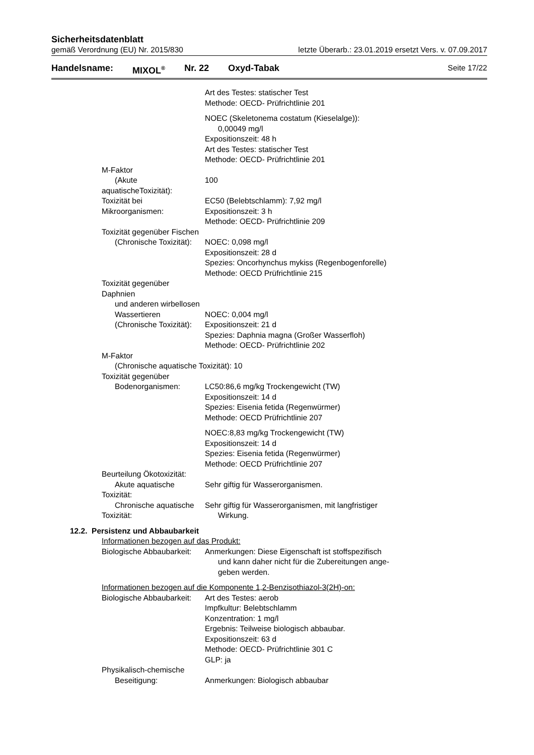Sicherheitsdatenblatt
gemäß Verordnung (EU) Nr. 2015/830 letzte Überarb.: 23.01.2019 ersetzt Vers. v. 07.09.2017
Handelsname: MIXOL<sup>®</sup> Nr. 22 Oxyd-Tabak Seite 17/22
Art des Testes: statischer Test
Methode: OECD- Prüfrichtlinie 201
NOEC (Skeletonema costatum (Kieselalge)):
0,00049 mg/l
Expositionszeit: 48 h
Art des Testes: statischer Test
Methode: OECD- Prüfrichtlinie 201
M-Faktor
(Akute aquatischeToxizität):
100
Toxizität bei Mikroorganismen: EC50 (Belebtschlamm): 7,92 mg/l
Expositionszeit: 3 h
Methode: OECD- Prüfrichtlinie 209
Toxizität gegenüber Fischen
(Chronische Toxizität):
NOEC: 0,098 mg/l
Expositionszeit: 28 d
Spezies: Oncorhynchus mykiss (Regenbogenforelle)
Methode: OECD Prüfrichtlinie 215
Toxizität gegenüber Daphnien
und anderen wirbellosen
Wassertieren
(Chronische Toxizität):
NOEC: 0,004 mg/l
Expositionszeit: 21 d
Spezies: Daphnia magna (Großer Wasserfloh)
Methode: OECD- Prüfrichtlinie 202
M-Faktor
(Chronische aquatische Toxizität):
10
Toxizität gegenüber
Bodenorganismen:
LC50:86,6 mg/kg Trockengewicht (TW)
Expositionszeit: 14 d
Spezies: Eisenia fetida (Regenwürmer)
Methode: OECD Prüfrichtlinie 207
NOEC:8,83 mg/kg Trockengewicht (TW)
Expositionszeit: 14 d
Spezies: Eisenia fetida (Regenwürmer)
Methode: OECD Prüfrichtlinie 207
Beurteilung Ökotoxizität:
Akute aquatische Toxizität: Sehr giftig für Wasserorganismen.
Chronische aquatische Toxizität: Sehr giftig für Wasserorganismen, mit langfristiger
Wirkung.
12.2. Persistenz und Abbaubarkeit
Informationen bezogen auf das Produkt:
Biologische Abbaubarkeit: Anmerkungen: Diese Eigenschaft ist stoffspezifisch
und kann daher nicht für die Zubereitungen ange-
geben werden.
Informationen bezogen auf die Komponente 1,2-Benzisothiazol-3(2H)-on:
Biologische Abbaubarkeit: Art des Testes: aerob
Impfkultur: Belebtschlamm
Konzentration: 1 mg/l
Ergebnis: Teilweise biologisch abbaubar.
Expositionszeit: 63 d
Methode: OECD- Prüfrichtlinie 301 C
GLP: ja
Physikalisch-chemische
Beseitigung:
Anmerkungen: Biologisch abbaubar